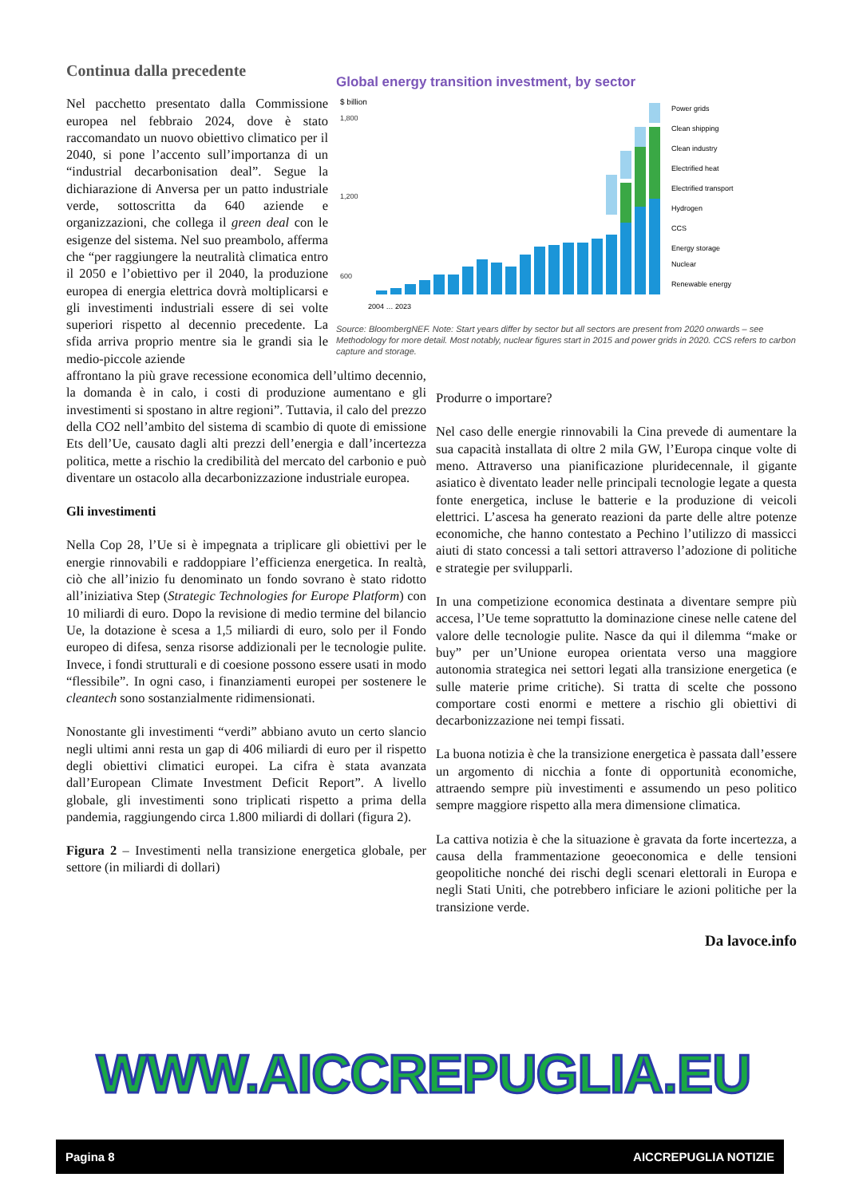Continua dalla precedente
Nel pacchetto presentato dalla Commissione europea nel febbraio 2024, dove è stato raccomandato un nuovo obiettivo climatico per il 2040, si pone l’accento sull’importanza di un “industrial decarbonisation deal”. Segue la dichiarazione di Anversa per un patto industriale verde, sottoscritta da 640 aziende e organizzazioni, che collega il green deal con le esigenze del sistema. Nel suo preambolo, afferma che “per raggiungere la neutralità climatica entro il 2050 e l’obiettivo per il 2040, la produzione europea di energia elettrica dovrà moltiplicarsi e gli investimenti industriali essere di sei volte superiori rispetto al decennio precedente. La sfida arriva proprio mentre sia le grandi sia le medio-piccole aziende
Global energy transition investment, by sector
$ billion
1,800
1,200
600
Power grids
Clean shipping
Clean industry
Electrified heat
Electrified transport
Hydrogen
CCS
Energy storage
Nuclear
Renewable energy
2004 … 2023
Source: BloombergNEF. Note: Start years differ by sector but all sectors are present from 2020 onwards – see Methodology for more detail. Most notably, nuclear figures start in 2015 and power grids in 2020. CCS refers to carbon capture and storage.
affrontano la più grave recessione economica dell’ultimo decennio, la domanda è in calo, i costi di produzione aumentano e gli investimenti si spostano in altre regioni”. Tuttavia, il calo del prezzo della CO2 nell’ambito del sistema di scambio di quote di emissione Ets dell’Ue, causato dagli alti prezzi dell’energia e dall’incertezza politica, mette a rischio la credibilità del mercato del carbonio e può diventare un ostacolo alla decarbonizzazione industriale europea.
Gli investimenti
Nella Cop 28, l’Ue si è impegnata a triplicare gli obiettivi per le energie rinnovabili e raddoppiare l’efficienza energetica. In realtà, ciò che all’inizio fu denominato un fondo sovrano è stato ridotto all’iniziativa Step (Strategic Technologies for Europe Platform) con 10 miliardi di euro. Dopo la revisione di medio termine del bilancio Ue, la dotazione è scesa a 1,5 miliardi di euro, solo per il Fondo europeo di difesa, senza risorse addizionali per le tecnologie pulite. Invece, i fondi strutturali e di coesione possono essere usati in modo “flessibile”. In ogni caso, i finanziamenti europei per sostenere le cleantech sono sostanzialmente ridimensionati.
Nonostante gli investimenti “verdi” abbiano avuto un certo slancio negli ultimi anni resta un gap di 406 miliardi di euro per il rispetto degli obiettivi climatici europei. La cifra è stata avanzata dall’European Climate Investment Deficit Report”. A livello globale, gli investimenti sono triplicati rispetto a prima della pandemia, raggiungendo circa 1.800 miliardi di dollari (figura 2).
Figura 2 – Investimenti nella transizione energetica globale, per settore (in miliardi di dollari)
Produrre o importare?
Nel caso delle energie rinnovabili la Cina prevede di aumentare la sua capacità installata di oltre 2 mila GW, l’Europa cinque volte di meno. Attraverso una pianificazione pluridecennale, il gigante asiatico è diventato leader nelle principali tecnologie legate a questa fonte energetica, incluse le batterie e la produzione di veicoli elettrici. L’ascesa ha generato reazioni da parte delle altre potenze economiche, che hanno contestato a Pechino l’utilizzo di massicci aiuti di stato concessi a tali settori attraverso l’adozione di politiche e strategie per svilupparli.
In una competizione economica destinata a diventare sempre più accesa, l’Ue teme soprattutto la dominazione cinese nelle catene del valore delle tecnologie pulite. Nasce da qui il dilemma “make or buy” per un’Unione europea orientata verso una maggiore autonomia strategica nei settori legati alla transizione energetica (e sulle materie prime critiche). Si tratta di scelte che possono comportare costi enormi e mettere a rischio gli obiettivi di decarbonizzazione nei tempi fissati.
La buona notizia è che la transizione energetica è passata dall’essere un argomento di nicchia a fonte di opportunità economiche, attraendo sempre più investimenti e assumendo un peso politico sempre maggiore rispetto alla mera dimensione climatica.
La cattiva notizia è che la situazione è gravata da forte incertezza, a causa della frammentazione geoeconomica e delle tensioni geopolitiche nonché dei rischi degli scenari elettorali in Europa e negli Stati Uniti, che potrebbero inficiare le azioni politiche per la transizione verde.
Da lavoce.info
WWW.AICCREPUGLIA.EU
Pagina 8 AICCREPUGLIA NOTIZIE